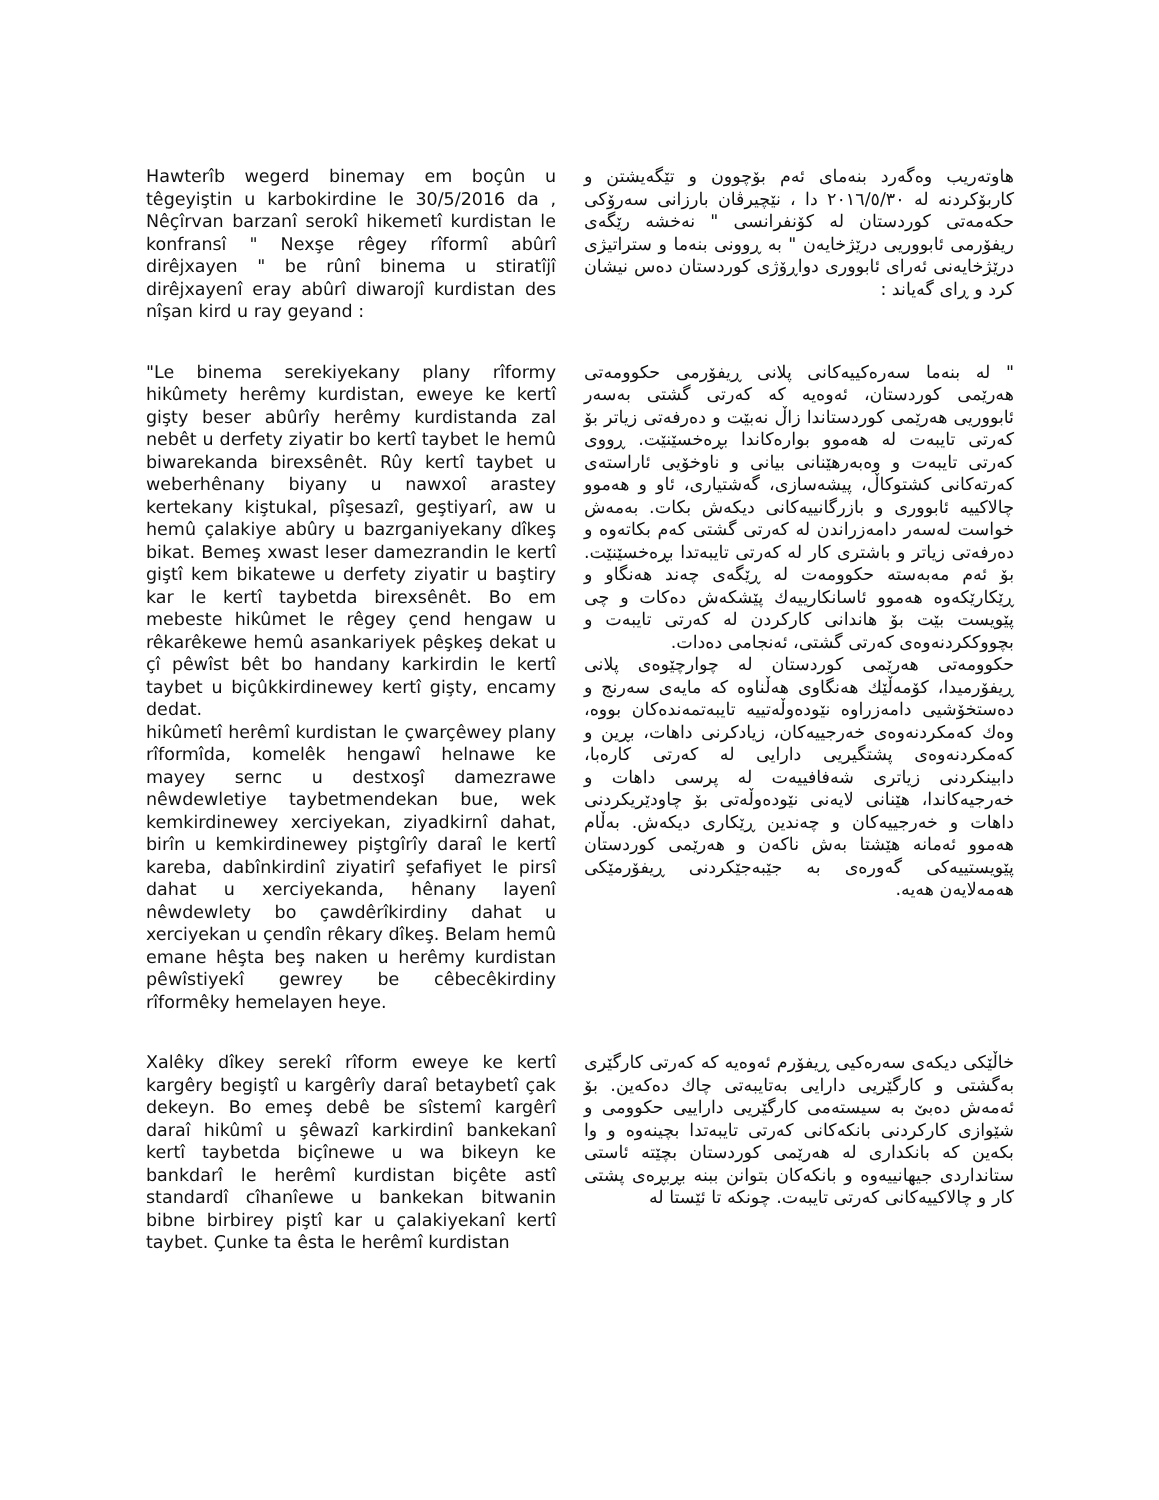Hawterîb wegerd binemay em boçûn u têgeyiştin u karbokirdine le 30/5/2016 da , Nêçîrvan barzanî serokî hikemetî kurdistan le konfransî " Nexşe rêgey rîformî abûrî dirêjxayen " be rûnî binema u stiratîjî dirêjxayenî eray abûrî diwarojî kurdistan des nîşan kird u ray geyand :
هاوتەریب وەگەرد بنەمای ئەم بۆچوون و تێگەیشتن و کاربۆکردنە لە ٢٠١٦/٥/٣٠ دا ، نێچیرڤان بارزانی سەرۆکی حکەمەتی کوردستان لە کۆنفرانسی " نەخشە رێگەی ریفۆرمی ئابووریی درێژخایەن " بە ڕوونی بنەما و ستراتیژی درێژخایەنی ئەرای ئابووری دواڕۆژی کوردستان دەس نیشان کرد و ڕای گەیاند :
"Le binema serekiyekany plany rîformy hikûmety herêmy kurdistan, eweye ke kertî gişty beser abûrîy herêmy kurdistanda zal nebêt u derfety ziyatir bo kertî taybet le hemû biwarekanda birexsênêt. Rûy kertî taybet u weberhênany biyany u nawxoî arastey kertekany kiştukal, pîşesazî, geştiyarî, aw u hemû çalakiye abûry u bazrganiyekany dîkeş bikat. Bemeş xwast leser damezrandin le kertî giştî kem bikatewe u derfety ziyatir u baştiry kar le kertî taybetda birexsênêt. Bo em mebeste hikûmet le rêgey çend hengaw u rêkarêkewe hemû asankariyek pêşkeş dekat u çî pêwîst bêt bo handany karkirdin le kertî taybet u biçûkkirdinewey kertî gişty, encamy dedat.
hikûmetî herêmî kurdistan le çwarçêwey plany rîformîda, komelêk hengawî helnawe ke mayey sernc u destxoşî damezrawe nêwdewletiye taybetmendekan bue, wek kemkirdinewey xerciyekan, ziyadkirnî dahat, birîn u kemkirdinewey piştgîrîy daraî le kertî kareba, dabînkirdinî ziyatirî şefafiyet le pirsî dahat u xerciyekanda, hênany layenî nêwdewlety bo çawdêrîkirdiny dahat u xerciyekan u çendîn rêkary dîkeş. Belam hemû emane hêşta beş naken u herêmy kurdistan pêwîstiyekî gewrey be cêbecêkirdiny rîformêky hemelayen heye.
" لە بنەما سەرەکییەکانی پلانی ڕیفۆرمی حکوومەتی هەرێمی کوردستان، ئەوەیە کە کەرتی گشتی بەسەر ئابووریی هەرێمی کوردستاندا زاڵ نەبێت و دەرفەتی زیاتر بۆ کەرتی تایبەت لە هەموو بوارەکاندا بڕەخسێنێت. ڕووی کەرتی تایبەت و وەبەرهێنانی بیانی و ناوخۆیی ئاراستەی کەرتەکانی کشتوکاڵ، پیشەسازی، گەشتیاری، ئاو و هەموو چالاکییە ئابووری و بازرگانییەکانی دیکەش بکات. بەمەش خواست لەسەر دامەزراندن لە کەرتی گشتی کەم بکاتەوە و دەرفەتی زیاتر و باشتری کار لە کەرتی تایبەتدا بڕەخسێنێت. بۆ ئەم مەبەستە حکوومەت لە ڕێگەی چەند هەنگاو و ڕێکارێکەوە هەموو ئاسانکارییەك پێشکەش دەکات و چی پێویست بێت بۆ هاندانی کارکردن لە کەرتی تایبەت و بچووککردنەوەی کەرتی گشتی، ئەنجامی دەدات.
حکوومەتی هەرێمی کوردستان لە چوارچێوەی پلانی ڕیفۆرمیدا، کۆمەڵێك هەنگاوی هەڵناوە کە مایەی سەرنج و دەستخۆشیی دامەزراوە نێودەوڵەتییە تایبەتمەندەکان بووە، وەك کەمکردنەوەی خەرجییەکان، زیادکرنی داهات، بڕین و کەمکردنەوەی پشتگیریی دارایی لە کەرتی کارەبا، دابینکردنی زیاتری شەفافییەت لە پرسی داهات و خەرجیەکاندا، هێنانی لایەنی نێودەوڵەتی بۆ چاودێریکردنی داهات و خەرجییەکان و چەندین ڕێکاری دیکەش. بەڵام هەموو ئەمانە هێشتا بەش ناکەن و هەرێمی کوردستان پێویستییەکی گەورەی بە جێبەجێکردنی ڕیفۆرمێکی هەمەلایەن هەیە.
Xalêky dîkey serekî rîform eweye ke kertî kargêry begiştî u kargêrîy daraî betaybetî çak dekeyn. Bo emeş debê be sîstemî kargêrî daraî hikûmî u şêwazî karkirdinî bankekanî kertî taybetda biçînewe u wa bikeyn ke bankdarî le herêmî kurdistan biçête astî standardî cîhanîewe u bankekan bitwanin bibne birbirey piştî kar u çalakiyekanî kertî taybet. Çunke ta êsta le herêmî kurdistan
خاڵێکی دیکەی سەرەکیی ڕیفۆرم ئەوەیە کە کەرتی کارگێری بەگشتی و کارگێریی دارایی بەتایبەتی چاك دەکەین. بۆ ئەمەش دەبێ بە سیستەمی کارگێریی داراییی حکوومی و شێوازی کارکردنی بانکەکانی کەرتی تایبەتدا بچینەوە و وا بکەین کە بانکداری لە هەرێمی کوردستان بچێتە ئاستی ستانداردی جیهانییەوە و بانکەکان بتوانن ببنە بڕبڕەی پشتی کار و چالاکییەکانی کەرتی تایبەت. چونکە تا ئێستا لە